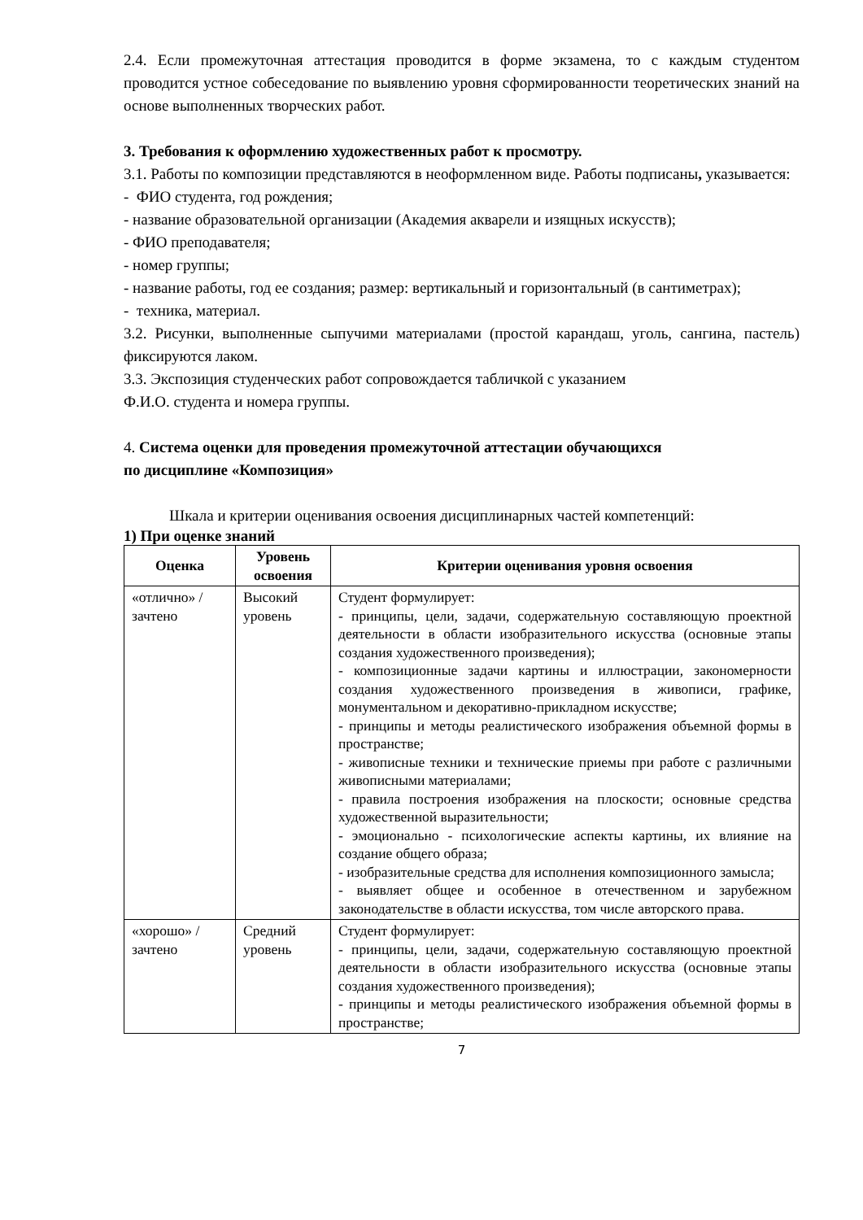2.4. Если промежуточная аттестация проводится в форме экзамена, то с каждым студентом проводится устное собеседование по выявлению уровня сформированности теоретических знаний на основе выполненных творческих работ.
3. Требования к оформлению художественных работ к просмотру.
3.1. Работы по композиции представляются в неоформленном виде. Работы подписаны, указывается:
- ФИО студента, год рождения;
- название образовательной организации (Академия акварели и изящных искусств);
- ФИО преподавателя;
- номер группы;
- название работы, год ее создания; размер: вертикальный и горизонтальный (в сантиметрах);
- техника, материал.
3.2. Рисунки, выполненные сыпучими материалами (простой карандаш, уголь, сангина, пастель) фиксируются лаком.
3.3. Экспозиция студенческих работ сопровождается табличкой с указанием
Ф.И.О. студента и номера группы.
4. Система оценки для проведения промежуточной аттестации обучающихся
по дисциплине «Композиция»
Шкала и критерии оценивания освоения дисциплинарных частей компетенций:
1) При оценке знаний
| Оценка | Уровень освоения | Критерии оценивания уровня освоения |
| --- | --- | --- |
| «отлично» / зачтено | Высокий уровень | Студент формулирует: - принципы, цели, задачи, содержательную составляющую проектной деятельности в области изобразительного искусства (основные этапы создания художественного произведения); - композиционные задачи картины и иллюстрации, закономерности создания художественного произведения в живописи, графике, монументальном и декоративно-прикладном искусстве; - принципы и методы реалистического изображения объемной формы в пространстве; - живописные техники и технические приемы при работе с различными живописными материалами; - правила построения изображения на плоскости; основные средства художественной выразительности; - эмоционально - психологические аспекты картины, их влияние на создание общего образа; - изобразительные средства для исполнения композиционного замысла; - выявляет общее и особенное в отечественном и зарубежном законодательстве в области искусства, том числе авторского права. |
| «хорошо» / зачтено | Средний уровень | Студент формулирует: - принципы, цели, задачи, содержательную составляющую проектной деятельности в области изобразительного искусства (основные этапы создания художественного произведения); - принципы и методы реалистического изображения объемной формы в пространстве; |
7